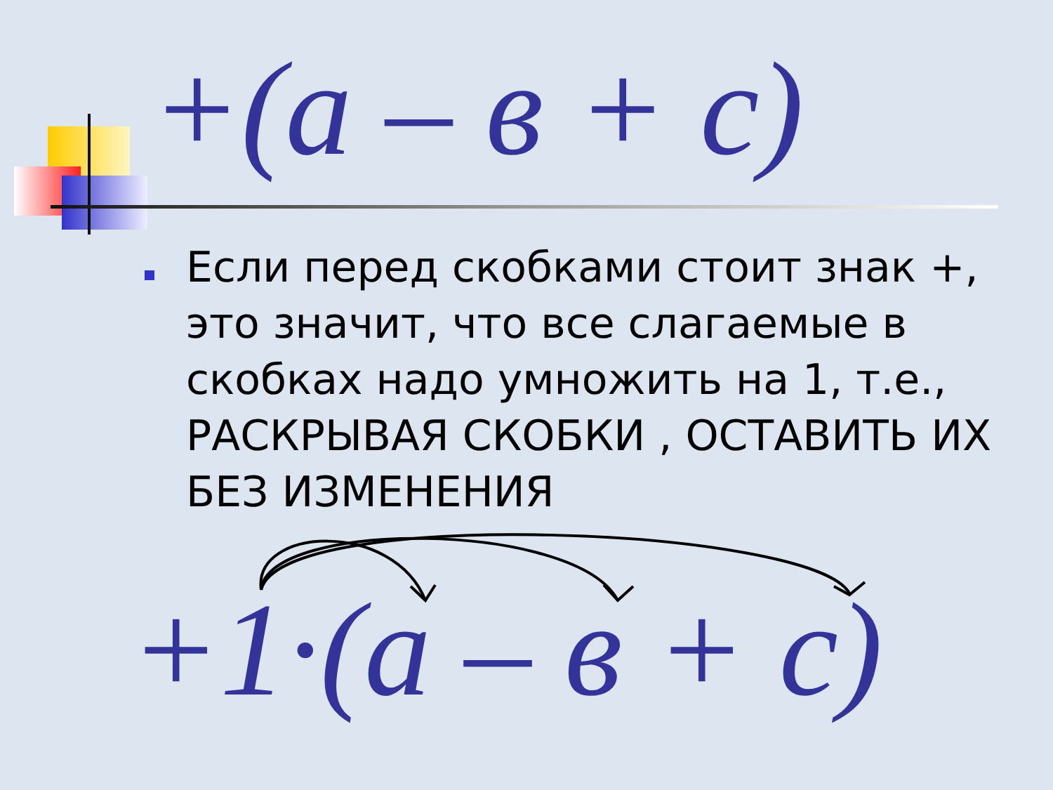+(a – в + c)
Если перед скобками стоит знак +, это значит, что все слагаемые в скобках надо умножить на 1, т.е., РАСКРЫВАЯ СКОБКИ , ОСТАВИТЬ ИХ БЕЗ ИЗМЕНЕНИЯ
+1·(a – в + c)